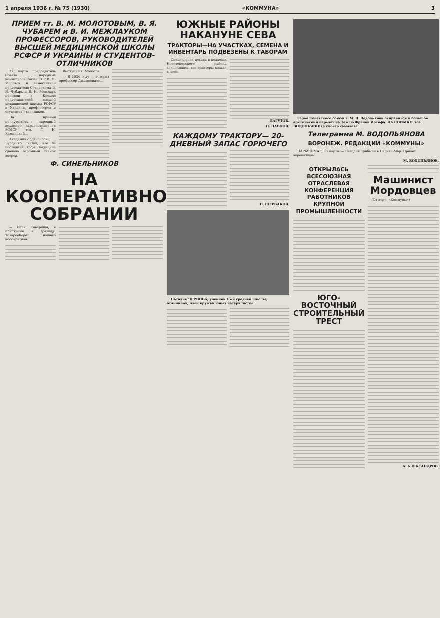1 апреля 1936 г. № 75 (1930) «КОММУНА» 3
ПРИЕМ тт. В. М. МОЛОТОВЫМ, В. Я. ЧУБАРЕМ и В. И. МЕЖЛАУКОМ ПРОФЕССОРОВ, РУКОВОДИТЕЛЕЙ ВЫСШЕЙ МЕДИЦИНСКОЙ ШКОЛЫ РСФСР И УКРАИНЫ И СТУДЕНТОВ-ОТЛИЧНИКОВ
27 марта председатель Совета народных комиссаров Союза ССР В. М. Молотов и заместители председателя Совнаркома В. Я. Чубарь и В. И. Межлаук приняли в Кремле представителей высшей медицинской школы РСФСР и Украины, профессоров и студентов-отличников.
На приеме присутствовали народный комиссар здравоохранения РСФСР тов. Г. Н. Каминский...
Академик-орденоносец Бурденко сказал, что за последние годы медицина сделала огромный скачок вперед.
Выступил т. Молотов.
— В 1934 году — говорит профессор Джанелидзе...
Ф. СИНЕЛЬНИКОВ
НА КООПЕРАТИВНОМ СОБРАНИИ
— Итак, товарищи, я приступаю к докладу. Товарооборот нашего кооператива...
ЮЖНЫЕ РАЙОНЫ НАКАНУНЕ СЕВА
ТРАКТОРЫ—НА УЧАСТКАХ, СЕМЕНА И ИНВЕНТАРЬ ПОДВЕЗЕНЫ К ТАБОРАМ
Специальная декада в колхозах Новохоперского района закончилась, все тракторы вышли в поле.
ЛАГУТОВ.
П. ПАВЛОВ.
КАЖДОМУ ТРАКТОРУ— 20-ДНЕВНЫЙ ЗАПАС ГОРЮЧЕГО
П. ЩЕРБАКОВ.
Наталья ЧЕРНОВА, ученица 15-й средней школы, отличница, член кружка юных натуралистов.
Герой Советского союза т. М. В. Водопьянов отправился в большой арктический перелет на Землю Франца Иосифа. НА СНИМКЕ: тов. ВОДОПЬЯНОВ у своего самолета.
Телеграмма М. ВОДОПЬЯНОВА
ВОРОНЕЖ. РЕДАКЦИИ «КОММУНЫ»
НАРЬЯН-МАР, 30 марта. — Сегодня прибыли в Нарьян-Мар. Привет воронежцам.
М. ВОДОПЬЯНОВ.
ОТКРЫЛАСЬ ВСЕСОЮЗНАЯ ОТРАСЛЕВАЯ КОНФЕРЕНЦИЯ РАБОТНИКОВ КРУПНОЙ ПРОМЫШЛЕННОСТИ
ЮГО-ВОСТОЧНЫЙ СТРОИТЕЛЬНЫЙ ТРЕСТ
Машинист Мордовцев
(От корр. «Коммуны»)
А. АЛЕКСАНДРОВ.